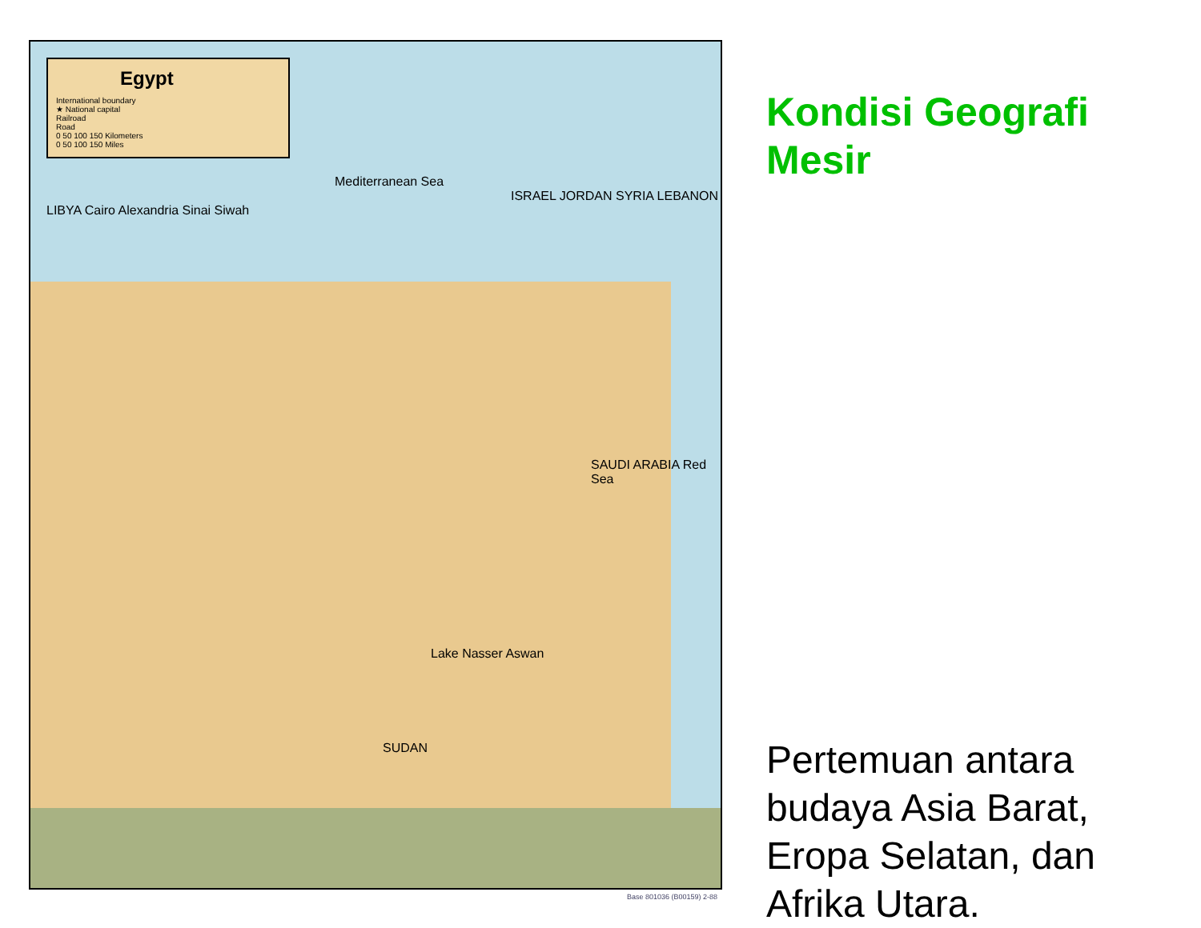Egypt
International boundary
★ National capital
Railroad
Road
0 50 100 150 Kilometers
0 50 100 150 Miles
Mediterranean Sea
ISRAEL JORDAN SYRIA LEBANON
LIBYA Cairo Alexandria Sinai Siwah
SAUDI ARABIA Red Sea
Lake Nasser Aswan
SUDAN
Base 801036 (B00159) 2-88
Kondisi Geografi Mesir
Pertemuan antara budaya Asia Barat, Eropa Selatan, dan Afrika Utara.